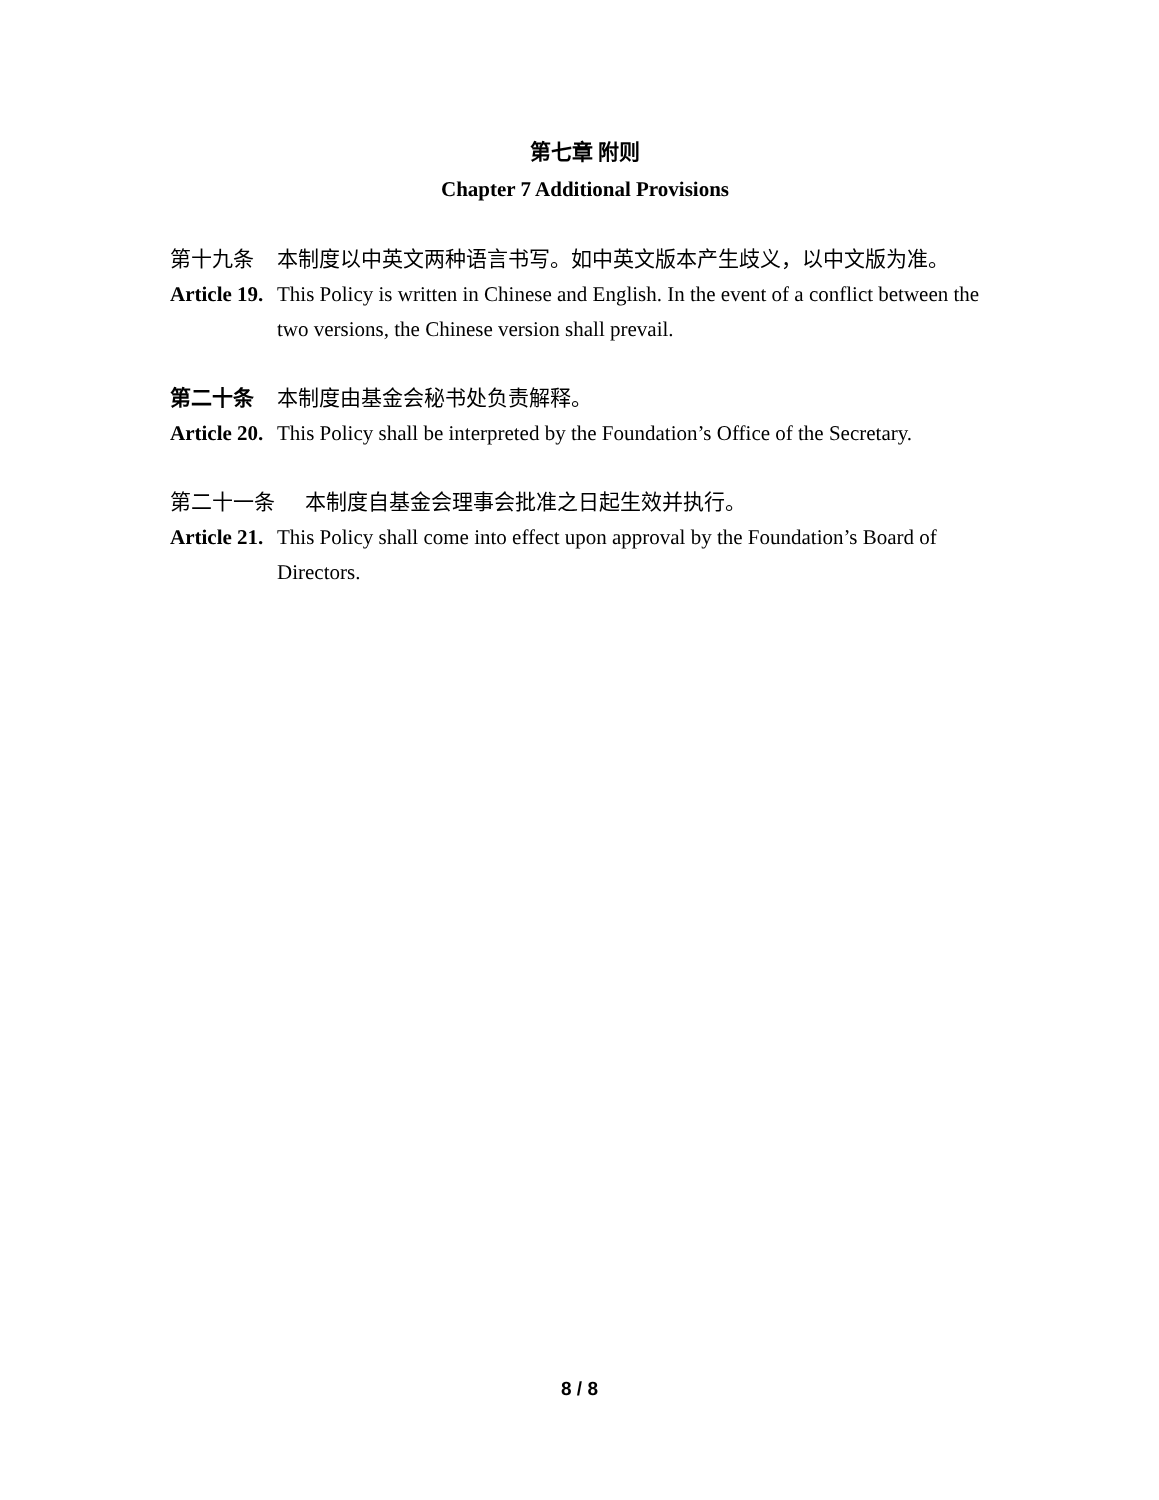第七章 附则
Chapter 7 Additional Provisions
第十九条 本制度以中英文两种语言书写。如中英文版本产生歧义，以中文版为准。
Article 19. This Policy is written in Chinese and English. In the event of a conflict between the two versions, the Chinese version shall prevail.
第二十条 本制度由基金会秘书处负责解释。
Article 20. This Policy shall be interpreted by the Foundation’s Office of the Secretary.
第二十一条 本制度自基金会理事会批准之日起生效并执行。
Article 21. This Policy shall come into effect upon approval by the Foundation’s Board of Directors.
8 / 8